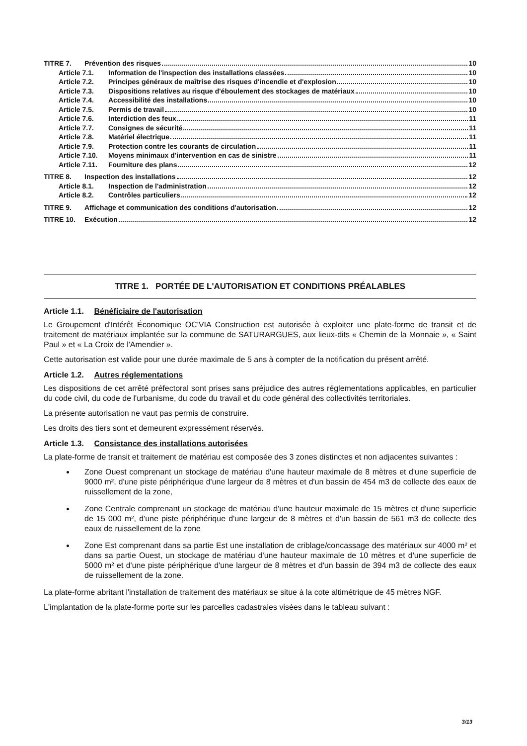TITRE 7. Prévention des risques 10
Article 7.1. Information de l'inspection des installations classées 10
Article 7.2. Principes généraux de maîtrise des risques d'incendie et d'explosion 10
Article 7.3. Dispositions relatives au risque d'éboulement des stockages de matériaux 10
Article 7.4. Accessibilité des installations 10
Article 7.5. Permis de travail 10
Article 7.6. Interdiction des feux 11
Article 7.7. Consignes de sécurité 11
Article 7.8. Matériel électrique 11
Article 7.9. Protection contre les courants de circulation 11
Article 7.10. Moyens minimaux d'intervention en cas de sinistre 11
Article 7.11. Fourniture des plans 12
TITRE 8. Inspection des installations 12
Article 8.1. Inspection de l'administration 12
Article 8.2. Contrôles particuliers 12
TITRE 9. Affichage et communication des conditions d'autorisation 12
TITRE 10. Exécution 12
TITRE 1. PORTÉE DE L'AUTORISATION ET CONDITIONS PRÉALABLES
Article 1.1. Bénéficiaire de l'autorisation
Le Groupement d'Intérêt Économique OC'VIA Construction est autorisée à exploiter une plate-forme de transit et de traitement de matériaux implantée sur la commune de SATURARGUES, aux lieux-dits « Chemin de la Monnaie », « Saint Paul » et « La Croix de l'Amendier ».
Cette autorisation est valide pour une durée maximale de 5 ans à compter de la notification du présent arrêté.
Article 1.2. Autres réglementations
Les dispositions de cet arrêté préfectoral sont prises sans préjudice des autres réglementations applicables, en particulier du code civil, du code de l'urbanisme, du code du travail et du code général des collectivités territoriales.
La présente autorisation ne vaut pas permis de construire.
Les droits des tiers sont et demeurent expressément réservés.
Article 1.3. Consistance des installations autorisées
La plate-forme de transit et traitement de matériau est composée des 3 zones distinctes et non adjacentes suivantes :
Zone Ouest comprenant un stockage de matériau d'une hauteur maximale de 8 mètres et d'une superficie de 9000 m², d'une piste périphérique d'une largeur de 8 mètres et d'un bassin de 454 m3 de collecte des eaux de ruissellement de la zone,
Zone Centrale comprenant un stockage de matériau d'une hauteur maximale de 15 mètres et d'une superficie de 15 000 m², d'une piste périphérique d'une largeur de 8 mètres et d'un bassin de 561 m3 de collecte des eaux de ruissellement de la zone
Zone Est comprenant dans sa partie Est une installation de criblage/concassage des matériaux sur 4000 m² et dans sa partie Ouest, un stockage de matériau d'une hauteur maximale de 10 mètres et d'une superficie de 5000 m² et d'une piste périphérique d'une largeur de 8 mètres et d'un bassin de 394 m3 de collecte des eaux de ruissellement de la zone.
La plate-forme abritant l'installation de traitement des matériaux se situe à la cote altimétrique de 45 mètres NGF.
L'implantation de la plate-forme porte sur les parcelles cadastrales visées dans le tableau suivant :
3/13